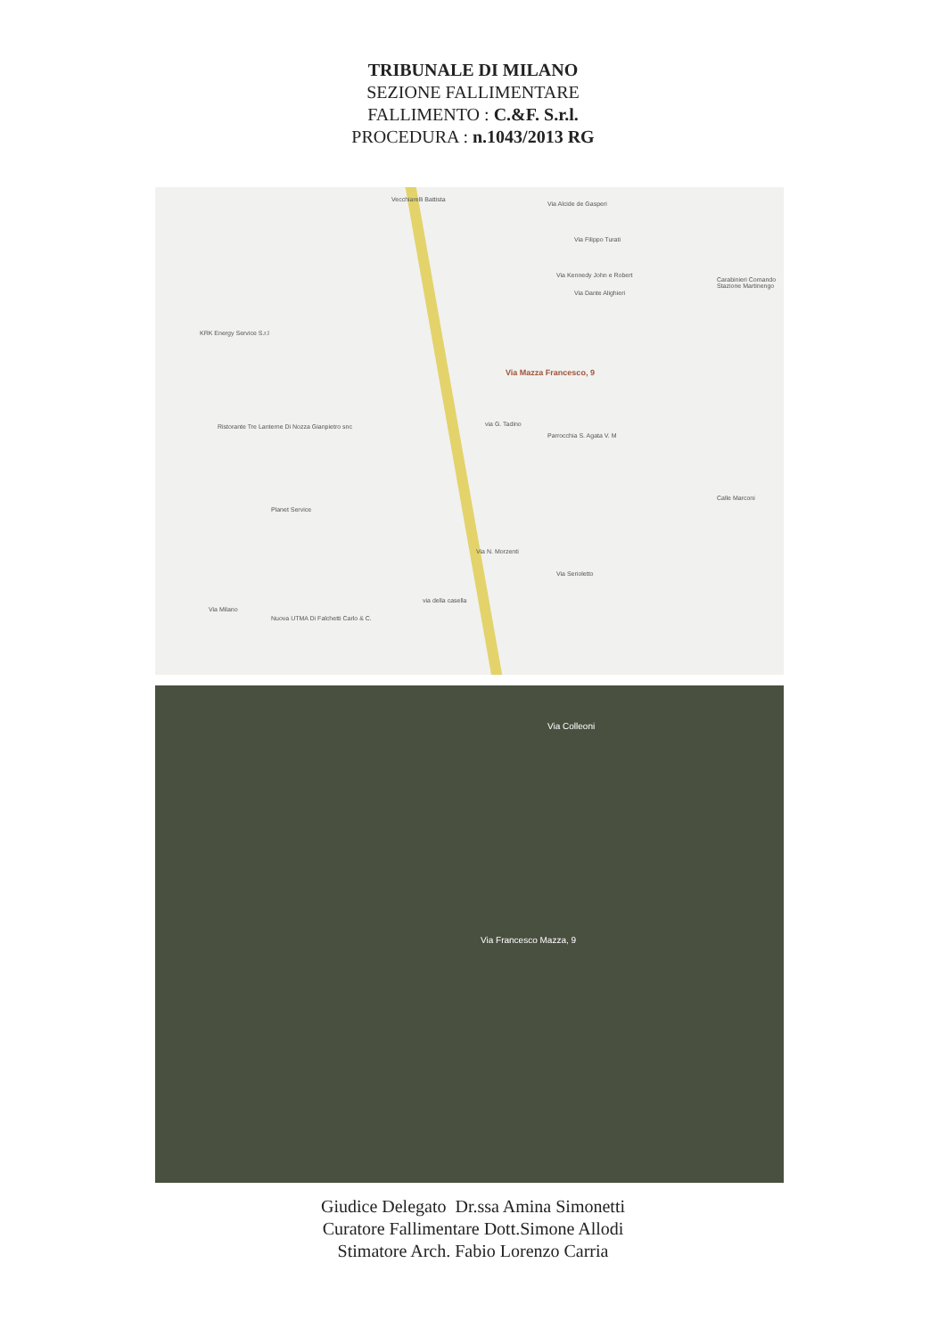TRIBUNALE DI MILANO
SEZIONE FALLIMENTARE
FALLIMENTO : C.&F. S.r.l.
PROCEDURA : n.1043/2013 RG
Vecchiarelli Battista
Via Alcide de Gasperi
Via Filippo Turati
Via Kennedy John e Robert
Via Dante Alighieri
Carabinieri Comando Stazione Martinengo
KRK Energy Service S.r.l
Via Mazza Francesco, 9
Ristorante Tre Lanterne Di Nozza Gianpietro snc via G. Tadino
Parrocchia S. Agata V. M
Calle Marconi
Planet Service
Via N. Morzenti
Via Serioletto
via della casella
Nuova UTMA Di Falchetti Carlo & C.
Via Milano
Via Colleoni
Via Francesco Mazza, 9
Giudice Delegato Dr.ssa Amina Simonetti
Curatore Fallimentare Dott.Simone Allodi
Stimatore Arch. Fabio Lorenzo Carria